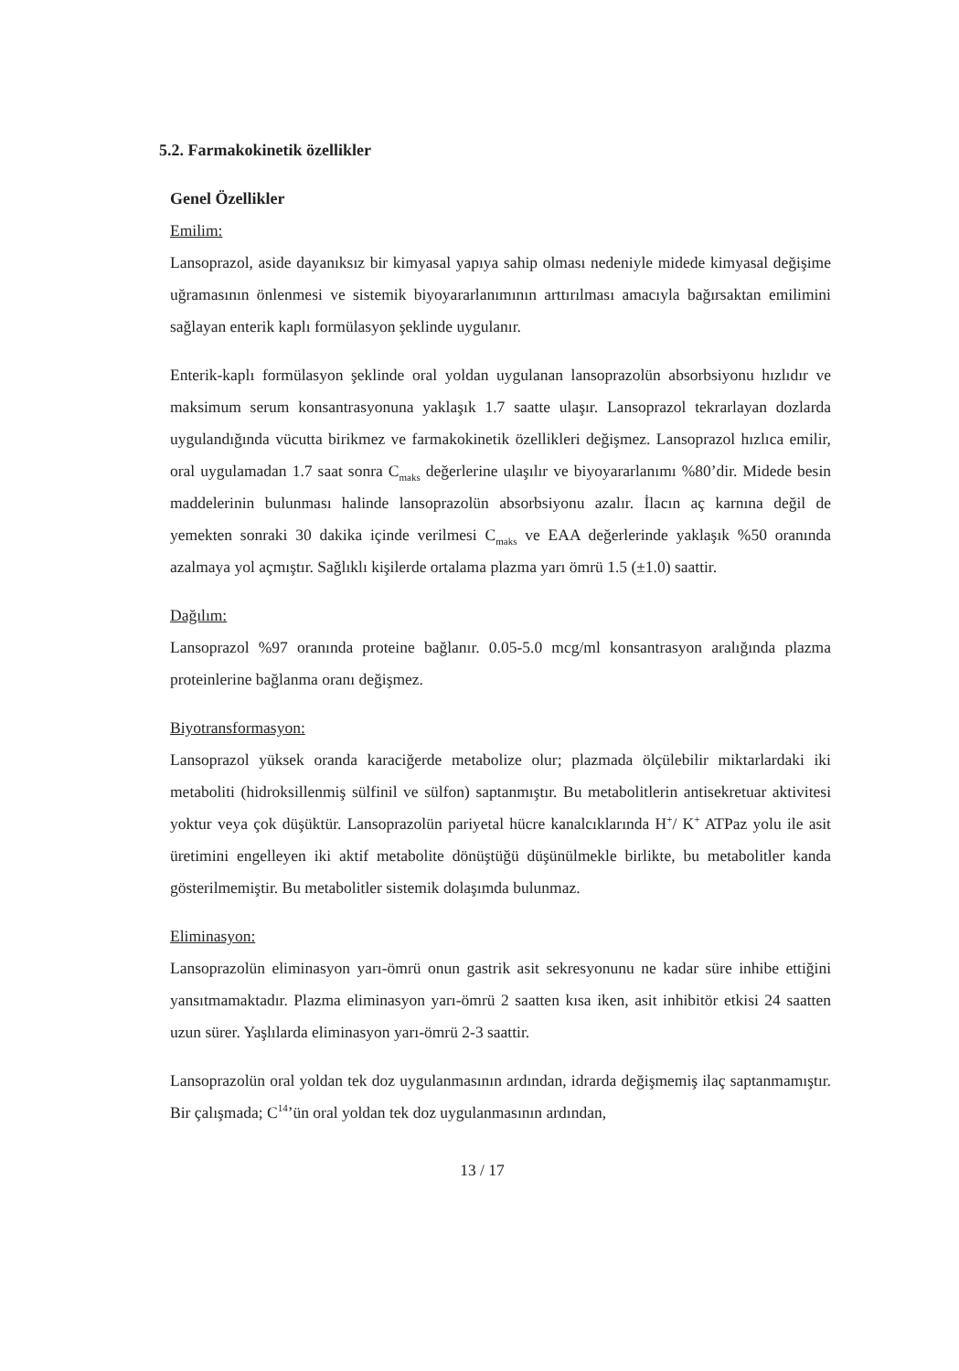5.2. Farmakokinetik özellikler
Genel Özellikler
Emilim:
Lansoprazol, aside dayanıksız bir kimyasal yapıya sahip olması nedeniyle midede kimyasal değişime uğramasının önlenmesi ve sistemik biyoyararlanımının arttırılması amacıyla bağırsaktan emilimini sağlayan enterik kaplı formülasyon şeklinde uygulanır.
Enterik-kaplı formülasyon şeklinde oral yoldan uygulanan lansoprazolün absorbsiyonu hızlıdır ve maksimum serum konsantrasyonuna yaklaşık 1.7 saatte ulaşır. Lansoprazol tekrarlayan dozlarda uygulandığında vücutta birikmez ve farmakokinetik özellikleri değişmez. Lansoprazol hızlıca emilir, oral uygulamadan 1.7 saat sonra C<sub>maks</sub> değerlerine ulaşılır ve biyoyararlanımı %80’dir. Midede besin maddelerinin bulunması halinde lansoprazolün absorbsiyonu azalır. İlacın aç karnına değil de yemekten sonraki 30 dakika içinde verilmesi C<sub>maks</sub> ve EAA değerlerinde yaklaşık %50 oranında azalmaya yol açmıştır. Sağlıklı kişilerde ortalama plazma yarı ömrü 1.5 (±1.0) saattir.
Dağılım:
Lansoprazol %97 oranında proteine bağlanır. 0.05-5.0 mcg/ml konsantrasyon aralığında plazma proteinlerine bağlanma oranı değişmez.
Biyotransformasyon:
Lansoprazol yüksek oranda karaciğerde metabolize olur; plazmada ölçülebilir miktarlardaki iki metaboliti (hidroksillenmiş sülfinil ve sülfon) saptanmıştır. Bu metabolitlerin antisekretuar aktivitesi yoktur veya çok düşüktür. Lansoprazolün pariyetal hücre kanalcıklarında H<sup>+</sup>/ K<sup>+</sup> ATPaz yolu ile asit üretimini engelleyen iki aktif metabolite dönüştüğü düşünülmekle birlikte, bu metabolitler kanda gösterilmemiştir. Bu metabolitler sistemik dolaşımda bulunmaz.
Eliminasyon:
Lansoprazolün eliminasyon yarı-ömrü onun gastrik asit sekresyonunu ne kadar süre inhibe ettiğini yansıtmamaktadır. Plazma eliminasyon yarı-ömrü 2 saatten kısa iken, asit inhibitör etkisi 24 saatten uzun sürer. Yaşlılarda eliminasyon yarı-ömrü 2-3 saattir.
Lansoprazolün oral yoldan tek doz uygulanmasının ardından, idrarda değişmemiş ilaç saptanmamıştır. Bir çalışmada; C<sup>14</sup>’ün oral yoldan tek doz uygulanmasının ardından,
13 / 17